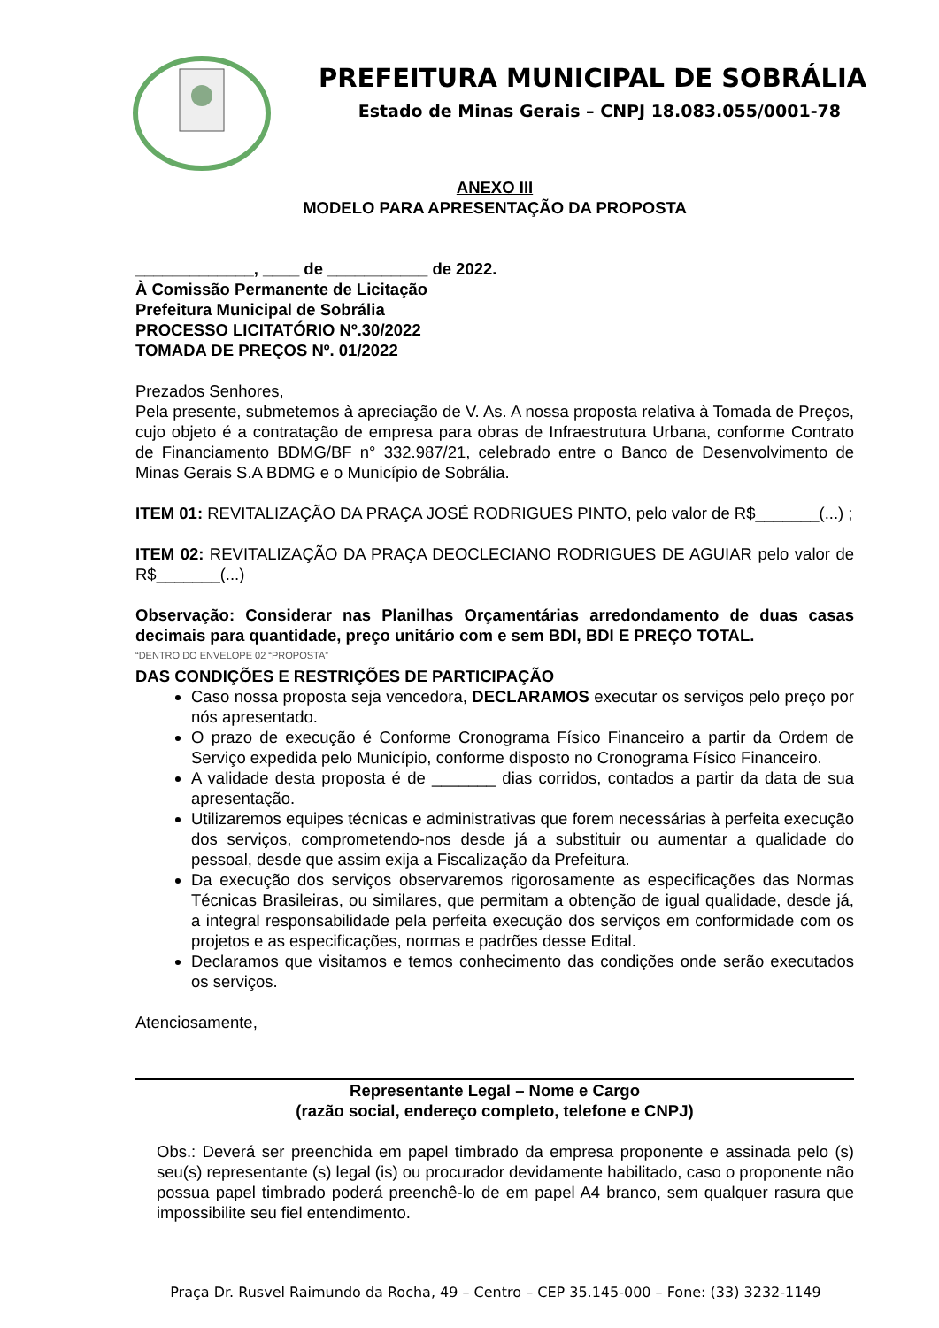PREFEITURA MUNICIPAL DE SOBRÁLIA
Estado de Minas Gerais – CNPJ 18.083.055/0001-78
ANEXO III
MODELO PARA APRESENTAÇÃO DA PROPOSTA
_____________, ____ de ___________ de 2022.
À Comissão Permanente de Licitação
Prefeitura Municipal de Sobrália
PROCESSO LICITATÓRIO Nº.30/2022
TOMADA DE PREÇOS Nº. 01/2022
Prezados Senhores,
Pela presente, submetemos à apreciação de V. As. A nossa proposta relativa à Tomada de Preços, cujo objeto é a contratação de empresa para obras de Infraestrutura Urbana, conforme Contrato de Financiamento BDMG/BF n° 332.987/21, celebrado entre o Banco de Desenvolvimento de Minas Gerais S.A BDMG e o Município de Sobrália.
ITEM 01: REVITALIZAÇÃO DA PRAÇA JOSÉ RODRIGUES PINTO, pelo valor de R$_______(...) ;
ITEM 02: REVITALIZAÇÃO DA PRAÇA DEOCLECIANO RODRIGUES DE AGUIAR pelo valor de R$_______(...)
Observação: Considerar nas Planilhas Orçamentárias arredondamento de duas casas decimais para quantidade, preço unitário com e sem BDI, BDI E PREÇO TOTAL.
“DENTRO DO ENVELOPE 02 “PROPOSTA”
DAS CONDIÇÕES E RESTRIÇÕES DE PARTICIPAÇÃO
Caso nossa proposta seja vencedora, DECLARAMOS executar os serviços pelo preço por nós apresentado.
O prazo de execução é Conforme Cronograma Físico Financeiro a partir da Ordem de Serviço expedida pelo Município, conforme disposto no Cronograma Físico Financeiro.
A validade desta proposta é de _______ dias corridos, contados a partir da data de sua apresentação.
Utilizaremos equipes técnicas e administrativas que forem necessárias à perfeita execução dos serviços, comprometendo-nos desde já a substituir ou aumentar a qualidade do pessoal, desde que assim exija a Fiscalização da Prefeitura.
Da execução dos serviços observaremos rigorosamente as especificações das Normas Técnicas Brasileiras, ou similares, que permitam a obtenção de igual qualidade, desde já, a integral responsabilidade pela perfeita execução dos serviços em conformidade com os projetos e as especificações, normas e padrões desse Edital.
Declaramos que visitamos e temos conhecimento das condições onde serão executados os serviços.
Atenciosamente,
Representante Legal – Nome e Cargo
(razão social, endereço completo, telefone e CNPJ)
Obs.: Deverá ser preenchida em papel timbrado da empresa proponente e assinada pelo (s) seu(s) representante (s) legal (is) ou procurador devidamente habilitado, caso o proponente não possua papel timbrado poderá preenchê-lo de em papel A4 branco, sem qualquer rasura que impossibilite seu fiel entendimento.
Praça Dr. Rusvel Raimundo da Rocha, 49 – Centro – CEP 35.145-000 – Fone: (33) 3232-1149